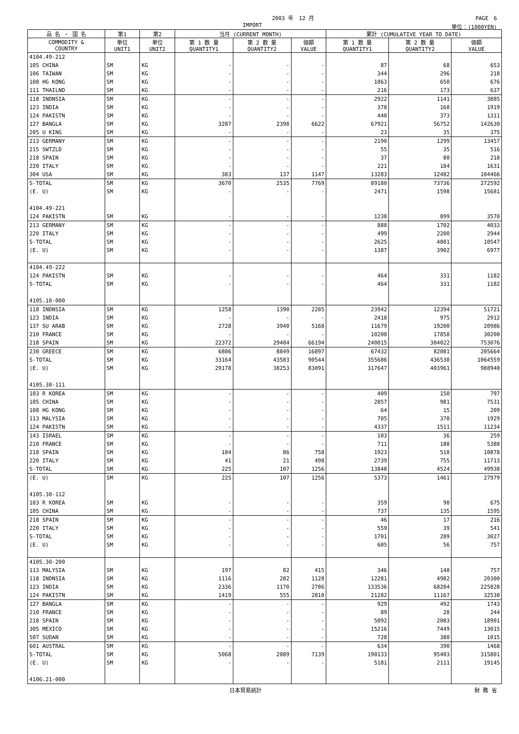2003 年　12 月 PAGE　6
IMPORT 単位：(1000YEN)
| 品 名 ・ 国 名 | 第1 | 第2 | 当月 (CURRENT MONTH) | | | 累計 (CUMULATIVE YEAR TO DATE) | | |
| --- | --- | --- | --- | --- | --- | --- | --- | --- |
| COMMODITY & COUNTRY | 単位 UNIT1 | 単位 UNIT2 | 第 1 数 量 QUANTITY1 | 第 2 数 量 QUANTITY2 | 価額 VALUE | 第 1 数 量 QUANTITY1 | 第 2 数 量 QUANTITY2 | 価額 VALUE |
| 4104.49-212 | | | | | | | | |
| 105 CHINA | SM | KG | - | - | - | 87 | 68 | 653 |
| 106 TAIWAN | SM | KG | - | - | - | 344 | 296 | 218 |
| 108 HG KONG | SM | KG | - | - | - | 1063 | 650 | 676 |
| 111 THAILND | SM | KG | - | - | - | 216 | 173 | 637 |
| 118 INDNSIA | SM | KG | - | - | - | 2922 | 1141 | 3885 |
| 123 INDIA | SM | KG | - | - | - | 378 | 168 | 1919 |
| 124 PAKISTN | SM | KG | - | - | - | 440 | 373 | 1311 |
| 127 BANGLA | SM | KG | 3287 | 2398 | 6622 | 67921 | 56752 | 142630 |
| 205 U KING | SM | KG | - | - | - | 23 | 35 | 375 |
| 213 GERMANY | SM | KG | - | - | - | 2190 | 1299 | 13457 |
| 215 SWTZLD | SM | KG | - | - | - | 55 | 35 | 516 |
| 218 SPAIN | SM | KG | - | - | - | 37 | 80 | 218 |
| 220 ITALY | SM | KG | - | - | - | 221 | 184 | 1631 |
| 304 USA | SM | KG | 383 | 137 | 1147 | 13283 | 12482 | 104466 |
| S-TOTAL | SM | KG | 3670 | 2535 | 7769 | 89180 | 73736 | 272592 |
| (E. U) | SM | KG | - | - | - | 2471 | 1598 | 15681 |
| 4104.49-221 | | | | | | | | |
| 124 PAKISTN | SM | KG | - | - | - | 1238 | 899 | 3570 |
| 213 GERMANY | SM | KG | - | - | - | 888 | 1702 | 4033 |
| 220 ITALY | SM | KG | - | - | - | 499 | 2200 | 2944 |
| S-TOTAL | SM | KG | - | - | - | 2625 | 4801 | 10547 |
| (E. U) | SM | KG | - | - | - | 1387 | 3902 | 6977 |
| 4104.49-222 | | | | | | | | |
| 124 PAKISTN | SM | KG | - | - | - | 464 | 331 | 1182 |
| S-TOTAL | SM | KG | - | - | - | 464 | 331 | 1182 |
| 4105.10-000 | | | | | | | | |
| 118 INDNSIA | SM | KG | 1258 | 1390 | 2285 | 23942 | 12394 | 51721 |
| 123 INDIA | SM | KG | - | - | - | 2418 | 975 | 2912 |
| 137 SU ARAB | SM | KG | 2728 | 3940 | 5168 | 11679 | 19200 | 20986 |
| 210 FRANCE | SM | KG | - | - | - | 10200 | 17858 | 30200 |
| 218 SPAIN | SM | KG | 22372 | 29404 | 66194 | 240015 | 304022 | 753076 |
| 230 GREECE | SM | KG | 6806 | 8849 | 16897 | 67432 | 82081 | 205664 |
| S-TOTAL | SM | KG | 33164 | 43583 | 90544 | 355686 | 436530 | 1064559 |
| (E. U) | SM | KG | 29178 | 38253 | 83091 | 317647 | 403961 | 988940 |
| 4105.30-111 | | | | | | | | |
| 103 R KOREA | SM | KG | - | - | - | 409 | 150 | 797 |
| 105 CHINA | SM | KG | - | - | - | 2857 | 981 | 7531 |
| 108 HG KONG | SM | KG | - | - | - | 64 | 15 | 209 |
| 113 MALYSIA | SM | KG | - | - | - | 705 | 370 | 1929 |
| 124 PAKISTN | SM | KG | - | - | - | 4337 | 1511 | 11234 |
| 143 ISRAEL | SM | KG | - | - | - | 103 | 36 | 259 |
| 210 FRANCE | SM | KG | - | - | - | 711 | 188 | 5388 |
| 218 SPAIN | SM | KG | 184 | 86 | 758 | 1923 | 518 | 10878 |
| 220 ITALY | SM | KG | 41 | 21 | 498 | 2739 | 755 | 11713 |
| S-TOTAL | SM | KG | 225 | 107 | 1256 | 13848 | 4524 | 49938 |
| (E. U) | SM | KG | 225 | 107 | 1256 | 5373 | 1461 | 27979 |
| 4105.30-112 | | | | | | | | |
| 103 R KOREA | SM | KG | - | - | - | 359 | 98 | 675 |
| 105 CHINA | SM | KG | - | - | - | 737 | 135 | 1595 |
| 218 SPAIN | SM | KG | - | - | - | 46 | 17 | 216 |
| 220 ITALY | SM | KG | - | - | - | 559 | 39 | 541 |
| S-TOTAL | SM | KG | - | - | - | 1701 | 289 | 3027 |
| (E. U) | SM | KG | - | - | - | 605 | 56 | 757 |
| 4105.30-200 | | | | | | | | |
| 113 MALYSIA | SM | KG | 197 | 82 | 415 | 346 | 148 | 757 |
| 118 INDNSIA | SM | KG | 1116 | 282 | 1128 | 12281 | 4982 | 20300 |
| 123 INDIA | SM | KG | 2336 | 1170 | 2786 | 133536 | 68284 | 225828 |
| 124 PAKISTN | SM | KG | 1419 | 555 | 2810 | 21282 | 11167 | 32530 |
| 127 BANGLA | SM | KG | - | - | - | 929 | 492 | 1743 |
| 210 FRANCE | SM | KG | - | - | - | 89 | 28 | 244 |
| 218 SPAIN | SM | KG | - | - | - | 5092 | 2083 | 18901 |
| 305 MEXICO | SM | KG | - | - | - | 15216 | 7449 | 13015 |
| 507 SUDAN | SM | KG | - | - | - | 728 | 380 | 1015 |
| 601 AUSTRAL | SM | KG | - | - | - | 634 | 390 | 1468 |
| S-TOTAL | SM | KG | 5068 | 2089 | 7139 | 190133 | 95403 | 315801 |
| (E. U) | SM | KG | - | - | - | 5181 | 2111 | 19145 |
| 4106.21-000 | | | | | | | | |
日本貿易統計 財 務 省